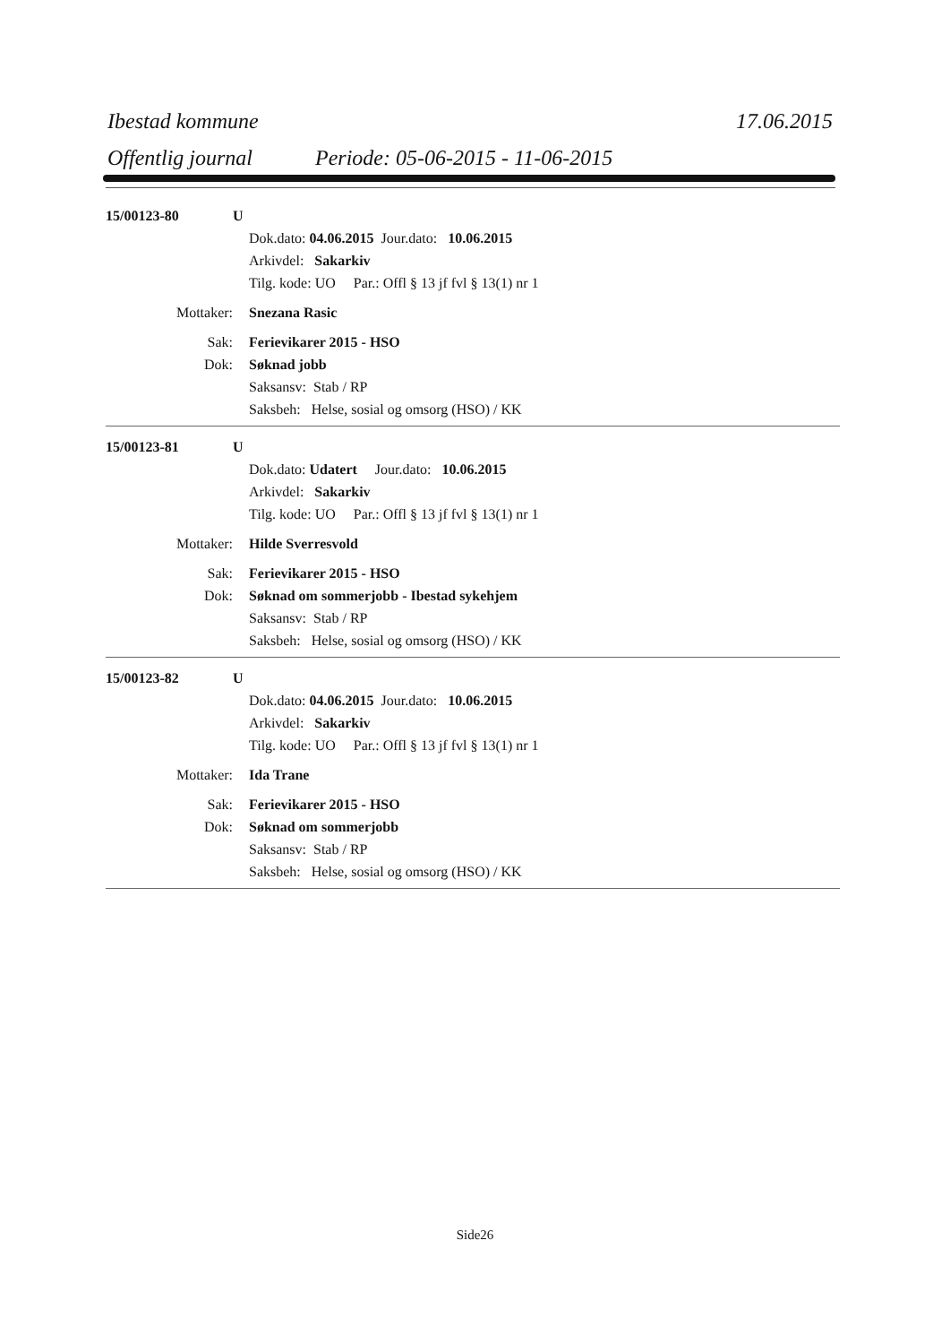Ibestad kommune 17.06.2015
Offentlig journal Periode: 05-06-2015 - 11-06-2015
15/00123-80 U
Dok.dato: 04.06.2015 Jour.dato: 10.06.2015
Arkivdel: Sakarkiv
Tilg. kode: UO Par.: Offl § 13 jf fvl § 13(1) nr 1
Mottaker: Snezana Rasic
Sak: Ferievikarer 2015 - HSO
Dok: Søknad jobb
Saksansv: Stab / RP
Saksbeh: Helse, sosial og omsorg (HSO) / KK
15/00123-81 U
Dok.dato: Udatert Jour.dato: 10.06.2015
Arkivdel: Sakarkiv
Tilg. kode: UO Par.: Offl § 13 jf fvl § 13(1) nr 1
Mottaker: Hilde Sverresvold
Sak: Ferievikarer 2015 - HSO
Dok: Søknad om sommerjobb - Ibestad sykehjem
Saksansv: Stab / RP
Saksbeh: Helse, sosial og omsorg (HSO) / KK
15/00123-82 U
Dok.dato: 04.06.2015 Jour.dato: 10.06.2015
Arkivdel: Sakarkiv
Tilg. kode: UO Par.: Offl § 13 jf fvl § 13(1) nr 1
Mottaker: Ida Trane
Sak: Ferievikarer 2015 - HSO
Dok: Søknad om sommerjobb
Saksansv: Stab / RP
Saksbeh: Helse, sosial og omsorg (HSO) / KK
Side26